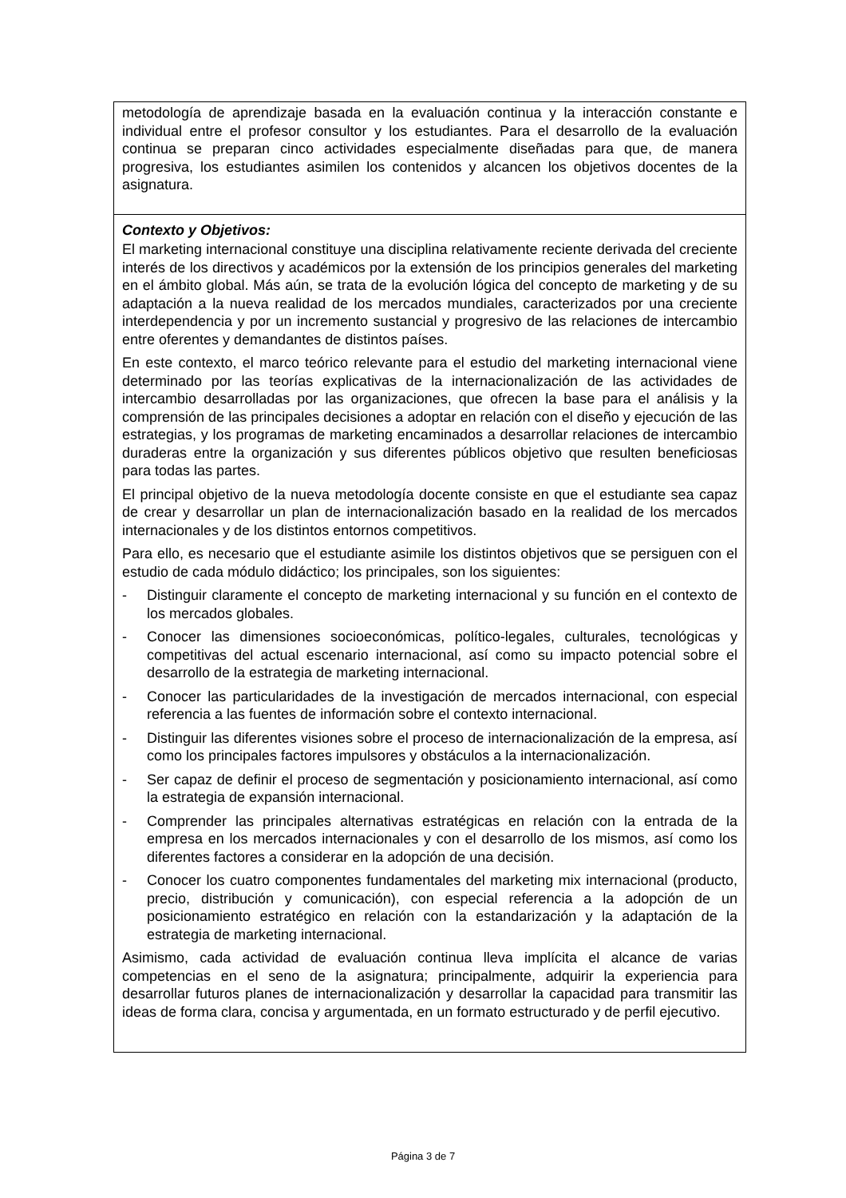metodología de aprendizaje basada en la evaluación continua y la interacción constante e individual entre el profesor consultor y los estudiantes. Para el desarrollo de la evaluación continua se preparan cinco actividades especialmente diseñadas para que, de manera progresiva, los estudiantes asimilen los contenidos y alcancen los objetivos docentes de la asignatura.
Contexto y Objetivos:
El marketing internacional constituye una disciplina relativamente reciente derivada del creciente interés de los directivos y académicos por la extensión de los principios generales del marketing en el ámbito global. Más aún, se trata de la evolución lógica del concepto de marketing y de su adaptación a la nueva realidad de los mercados mundiales, caracterizados por una creciente interdependencia y por un incremento sustancial y progresivo de las relaciones de intercambio entre oferentes y demandantes de distintos países.
En este contexto, el marco teórico relevante para el estudio del marketing internacional viene determinado por las teorías explicativas de la internacionalización de las actividades de intercambio desarrolladas por las organizaciones, que ofrecen la base para el análisis y la comprensión de las principales decisiones a adoptar en relación con el diseño y ejecución de las estrategias, y los programas de marketing encaminados a desarrollar relaciones de intercambio duraderas entre la organización y sus diferentes públicos objetivo que resulten beneficiosas para todas las partes.
El principal objetivo de la nueva metodología docente consiste en que el estudiante sea capaz de crear y desarrollar un plan de internacionalización basado en la realidad de los mercados internacionales y de los distintos entornos competitivos.
Para ello, es necesario que el estudiante asimile los distintos objetivos que se persiguen con el estudio de cada módulo didáctico; los principales, son los siguientes:
- Distinguir claramente el concepto de marketing internacional y su función en el contexto de los mercados globales.
- Conocer las dimensiones socioeconómicas, político-legales, culturales, tecnológicas y competitivas del actual escenario internacional, así como su impacto potencial sobre el desarrollo de la estrategia de marketing internacional.
- Conocer las particularidades de la investigación de mercados internacional, con especial referencia a las fuentes de información sobre el contexto internacional.
- Distinguir las diferentes visiones sobre el proceso de internacionalización de la empresa, así como los principales factores impulsores y obstáculos a la internacionalización.
- Ser capaz de definir el proceso de segmentación y posicionamiento internacional, así como la estrategia de expansión internacional.
- Comprender las principales alternativas estratégicas en relación con la entrada de la empresa en los mercados internacionales y con el desarrollo de los mismos, así como los diferentes factores a considerar en la adopción de una decisión.
- Conocer los cuatro componentes fundamentales del marketing mix internacional (producto, precio, distribución y comunicación), con especial referencia a la adopción de un posicionamiento estratégico en relación con la estandarización y la adaptación de la estrategia de marketing internacional.
Asimismo, cada actividad de evaluación continua lleva implícita el alcance de varias competencias en el seno de la asignatura; principalmente, adquirir la experiencia para desarrollar futuros planes de internacionalización y desarrollar la capacidad para transmitir las ideas de forma clara, concisa y argumentada, en un formato estructurado y de perfil ejecutivo.
Página 3 de 7